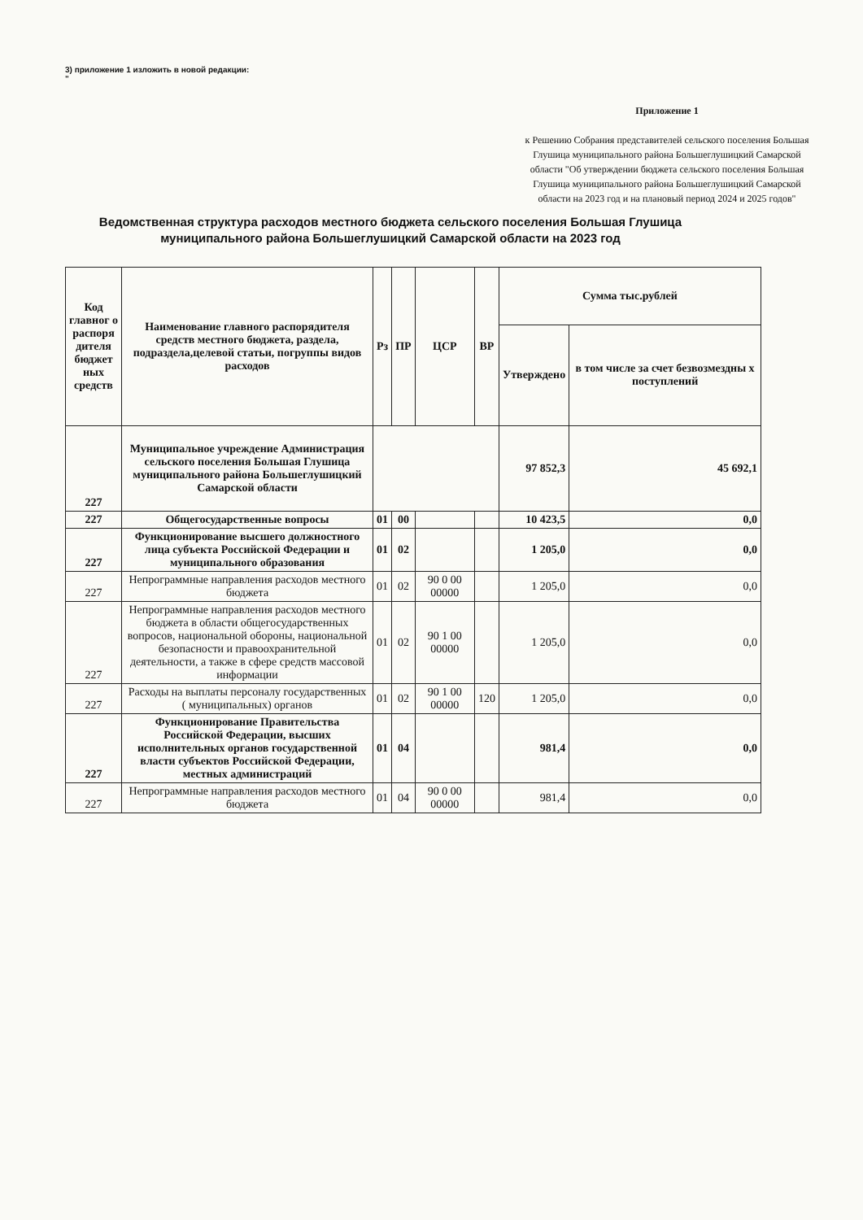3) приложение 1 изложить в новой редакции:
"
Приложение 1
к Решению Собрания представителей сельского поселения Большая Глушица муниципального района Большеглушицкий Самарской области "Об утверждении бюджета сельского поселения Большая Глушица муниципального района Большеглушицкий Самарской области на 2023 год и на плановый период 2024 и 2025 годов"
Ведомственная структура расходов местного бюджета сельского поселения Большая Глушица муниципального района Большеглушицкий Самарской области на 2023 год
| Код главног о распоря дителя бюджет ных средств | Наименование главного распорядителя средств местного бюджета, раздела, подраздела,целевой статьи, погруппы видов расходов | Рз | ПР | ЦСР | ВР | Сумма тыс.рублей | |
| --- | --- | --- | --- | --- | --- | --- | --- |
| | | | | | | Утверждено | в том числе за счет безвозмездны х поступлений |
| 227 | Муниципальное учреждение Администрация сельского поселения Большая Глушица муниципального района Большеглушицкий Самарской области | | | | | 97 852,3 | 45 692,1 |
| 227 | Общегосударственные вопросы | 01 | 00 | | | 10 423,5 | 0,0 |
| 227 | Функционирование высшего должностного лица субъекта Российской Федерации и муниципального образования | 01 | 02 | | | 1 205,0 | 0,0 |
| 227 | Непрограммные направления расходов местного бюджета | 01 | 02 | 90 0 00 00000 | | 1 205,0 | 0,0 |
| 227 | Непрограммные направления расходов местного бюджета в области общегосударственных вопросов, национальной обороны, национальной безопасности и правоохранительной деятельности, а также в сфере средств массовой информации | 01 | 02 | 90 1 00 00000 | | 1 205,0 | 0,0 |
| 227 | Расходы на выплаты персоналу государственных ( муниципальных) органов | 01 | 02 | 90 1 00 00000 | 120 | 1 205,0 | 0,0 |
| 227 | Функционирование Правительства Российской Федерации, высших исполнительных органов государственной власти субъектов Российской Федерации, местных администраций | 01 | 04 | | | 981,4 | 0,0 |
| 227 | Непрограммные направления расходов местного бюджета | 01 | 04 | 90 0 00 00000 | | 981,4 | 0,0 |